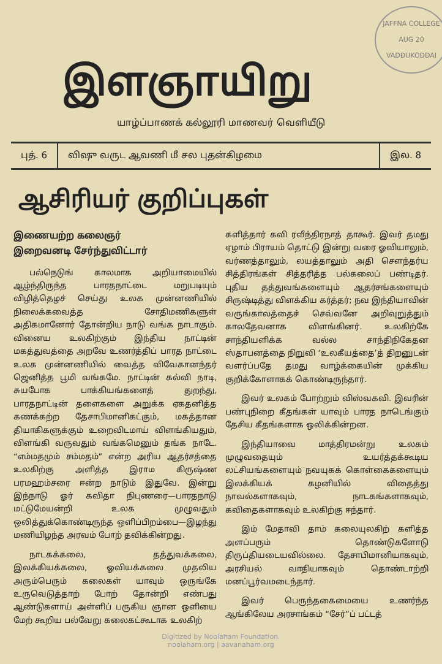JAFFNA COLLEGE
AUG 20
VADDUKODDAI
இளஞாயிறு
யாழ்ப்பாணக் கல்லூரி மாணவர் வெளியீடு
புத். 6 விஷு வருட ஆவணி மீ சல புதன்கிழமை
இல. 8
ஆசிரியர் குறிப்புகள்
இணையற்ற கலைஞர்
இறைவனடி சேர்ந்துவிட்டார்
பல்நெடுங் காலமாக அறியாமையில் ஆழ்ந்திருந்த பாரதநாட்டை மறுபடியும் விழித்தெழச் செய்து உலக முன்னணியில் நிலைக்கவைத்த சோதிமணிகளுள் அதிகமானோர் தோன்றிய நாடு வங்க நாடாகும். வினைய உலகிற்கும் இந்திய நாட்டின் மகத்துவத்தை அறவே உணர்த்திப் பாரத நாட்டை உலக முன்னணியில் வைத்த விவேகானந்தர் ஜெனித்த பூமி வங்கமே. நாட்டின் கல்வி நாடி, சுயபோக பாக்கியங்களைத் துறந்து, பாரதநாட்டின் தளைகளை அறுக்க ஏகதனித்த கணக்கற்ற தேசாபிமானிகட்கும், மகத்தான தியாகிகளுக்கும் உறைவிடமாய் விளங்கியதும், விளங்கி வருவதும் வங்கமெனும் தங்க நாடே. “எம்மதமும் சம்மதம்” என்ற அரிய ஆதர்சத்தை உலகிற்கு அளித்த இராம கிருஷ்ண பரமஹம்சரை ஈன்ற நாடும் இதுவே. இன்று இந்நாடு ஓர் கவிதா நிபுணரை—பாரதநாடு மட்டுமேயன்றி உலக முழுவதும் ஒலித்துக்கொண்டிருந்த ஒளிப்பிறம்பை—இழந்து மணியிழந்த அரவம் போற் தவிக்கின்றது.
நாடகக்கலை, தத்துவக்கலை, இலக்கியக்கலை, ஓவியக்கலை முதலிய அரும்பெரும் கலைகள் யாவும் ஒருங்கே உருவெடுத்தாற் போற் தோன்றி எண்பது ஆண்டுகளாய் அள்ளிப் பருகிய ஞான ஒளியை மேற் கூறிய பல்வேறு கலைகட்கூடாக உலகிற்
களித்தார் கவி ரவீந்திரநாத் தாகூர். இவர் தமது ஏழாம் பிராயம் தொட்டு இன்று வரை ஓவியாலும், வர்ணத்தாலும், லயத்தாலும் அதி சௌந்தர்ய சித்திரங்கள் சித்தரித்த பல்கலைப் பண்டிதர். புதிய தத்துவங்களையும் ஆதர்சங்களையும் சிருஷ்டித்து விளக்கிய கர்த்தர்; நவ இந்தியாவின் வருங்காலத்தைச் செவ்வனே அறிவுறுத்தும் காலதேவனாக விளங்கினர். உலகிற்கே சாந்தியளிக்க வல்ல சாந்திநிகேதன ஸ்தாபனத்தை நிறுவி ‘உலகீயத்தை’த் திறனுடன் வளர்ப்பதே தமது வாழ்க்கையின் முக்கிய குறிக்கோளாகக் கொண்டிருந்தார்.
இவர் உலகம் போற்றும் விஸ்வகவி. இவரின் பண்புநிறை கீதங்கள் யாவும் பாரத நாடெங்கும் தேசிய கீதங்களாக ஒலிக்கின்றன.
இந்தியாவை மாத்திரமன்று உலகம் முழுவதையும் உயர்த்தக்கூடிய லட்சியங்களையும் நவயுகக் கொள்கைகளையும் இலக்கியக் கழனியில் விதைத்து நாவல்களாகவும், நாடகங்களாகவும், கவிதைகளாகவும் உலகிற்கு ஈந்தார்.
இம் மேதாவி தாம் கலையுலகிற் களித்த அளப்பரும் தொண்டுகளோடு திருப்தியடையவில்லை. தேசாபிமானியாகவும், அரசியல் வாதியாகவும் தொண்டாற்றி மனப்பூர்வமடைந்தார்.
இவர் பெருந்தகைமையை உணர்ந்த ஆங்கிலேய அரசாங்கம் “சேர்”ப் பட்டத்
Digitized by Noolaham Foundation.
noolaham.org | aavanaham.org